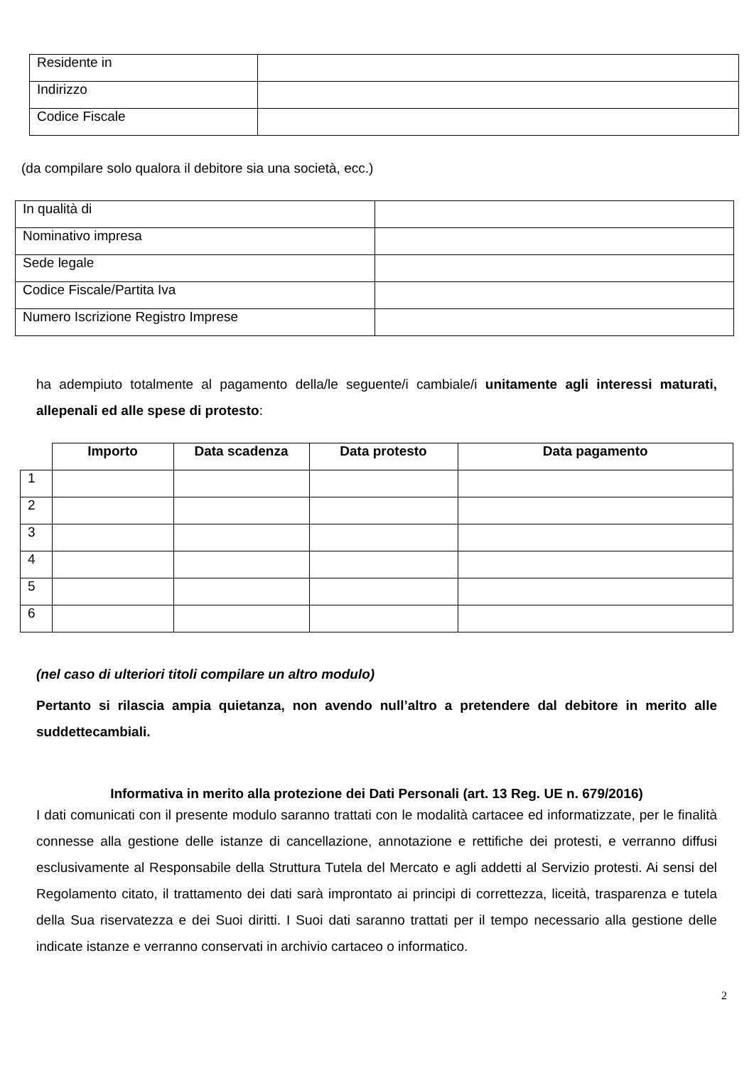| Residente in | |
| Indirizzo | |
| Codice Fiscale | |
(da compilare solo qualora il debitore sia una società, ecc.)
| In qualità di | |
| Nominativo impresa | |
| Sede legale | |
| Codice Fiscale/Partita Iva | |
| Numero Iscrizione Registro Imprese | |
ha adempiuto totalmente al pagamento della/le seguente/i cambiale/i unitamente agli interessi maturati, allepenali ed alle spese di protesto:
| | Importo | Data scadenza | Data protesto | Data pagamento |
| --- | --- | --- | --- | --- |
| 1 | | | | |
| 2 | | | | |
| 3 | | | | |
| 4 | | | | |
| 5 | | | | |
| 6 | | | | |
(nel caso di ulteriori titoli compilare un altro modulo)
Pertanto si rilascia ampia quietanza, non avendo null’altro a pretendere dal debitore in merito alle suddettecambiali.
Informativa in merito alla protezione dei Dati Personali (art. 13 Reg. UE n. 679/2016)
I dati comunicati con il presente modulo saranno trattati con le modalità cartacee ed informatizzate, per le finalità connesse alla gestione delle istanze di cancellazione, annotazione e rettifiche dei protesti, e verranno diffusi esclusivamente al Responsabile della Struttura Tutela del Mercato e agli addetti al Servizio protesti. Ai sensi del Regolamento citato, il trattamento dei dati sarà improntato ai principi di correttezza, liceità, trasparenza e tutela della Sua riservatezza e dei Suoi diritti. I Suoi dati saranno trattati per il tempo necessario alla gestione delle indicate istanze e verranno conservati in archivio cartaceo o informatico.
2